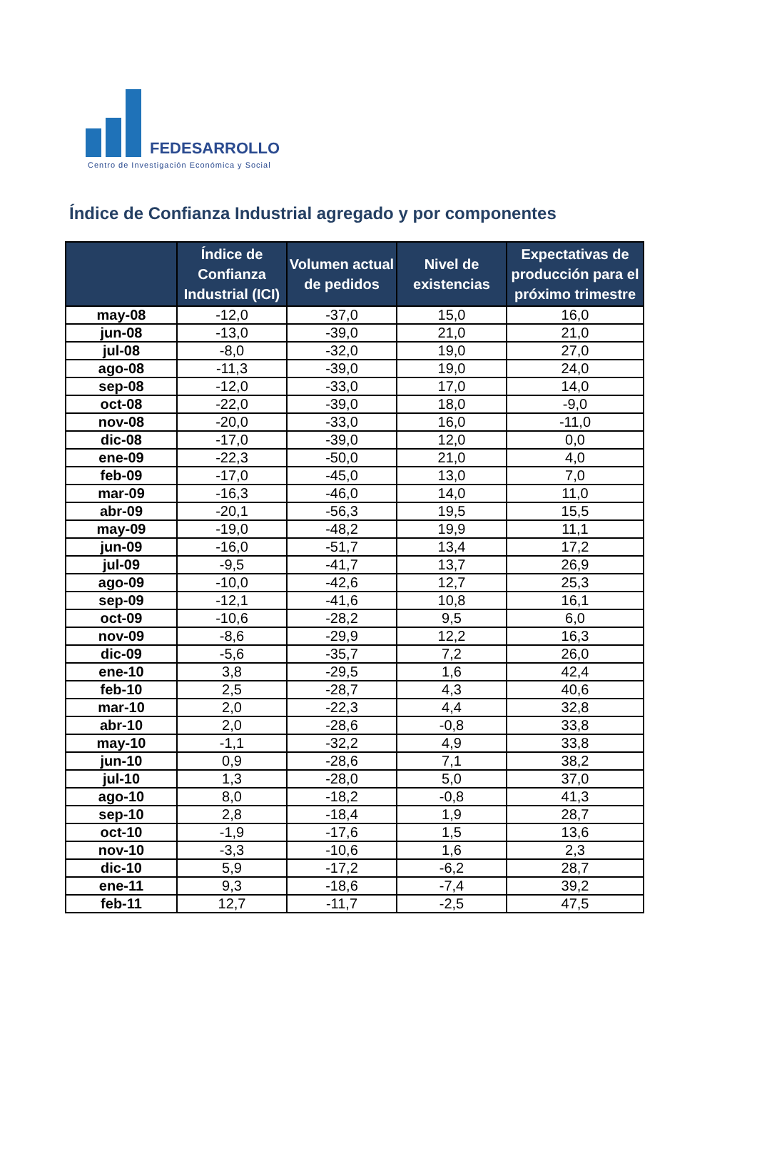FEDESARROLLO
Centro de Investigación Económica y Social
Índice de Confianza Industrial agregado y por componentes
| | Índice de Confianza Industrial (ICI) | Volumen actual de pedidos | Nivel de existencias | Expectativas de producción para el próximo trimestre |
| --- | --- | --- | --- | --- |
| may-08 | -12,0 | -37,0 | 15,0 | 16,0 |
| jun-08 | -13,0 | -39,0 | 21,0 | 21,0 |
| jul-08 | -8,0 | -32,0 | 19,0 | 27,0 |
| ago-08 | -11,3 | -39,0 | 19,0 | 24,0 |
| sep-08 | -12,0 | -33,0 | 17,0 | 14,0 |
| oct-08 | -22,0 | -39,0 | 18,0 | -9,0 |
| nov-08 | -20,0 | -33,0 | 16,0 | -11,0 |
| dic-08 | -17,0 | -39,0 | 12,0 | 0,0 |
| ene-09 | -22,3 | -50,0 | 21,0 | 4,0 |
| feb-09 | -17,0 | -45,0 | 13,0 | 7,0 |
| mar-09 | -16,3 | -46,0 | 14,0 | 11,0 |
| abr-09 | -20,1 | -56,3 | 19,5 | 15,5 |
| may-09 | -19,0 | -48,2 | 19,9 | 11,1 |
| jun-09 | -16,0 | -51,7 | 13,4 | 17,2 |
| jul-09 | -9,5 | -41,7 | 13,7 | 26,9 |
| ago-09 | -10,0 | -42,6 | 12,7 | 25,3 |
| sep-09 | -12,1 | -41,6 | 10,8 | 16,1 |
| oct-09 | -10,6 | -28,2 | 9,5 | 6,0 |
| nov-09 | -8,6 | -29,9 | 12,2 | 16,3 |
| dic-09 | -5,6 | -35,7 | 7,2 | 26,0 |
| ene-10 | 3,8 | -29,5 | 1,6 | 42,4 |
| feb-10 | 2,5 | -28,7 | 4,3 | 40,6 |
| mar-10 | 2,0 | -22,3 | 4,4 | 32,8 |
| abr-10 | 2,0 | -28,6 | -0,8 | 33,8 |
| may-10 | -1,1 | -32,2 | 4,9 | 33,8 |
| jun-10 | 0,9 | -28,6 | 7,1 | 38,2 |
| jul-10 | 1,3 | -28,0 | 5,0 | 37,0 |
| ago-10 | 8,0 | -18,2 | -0,8 | 41,3 |
| sep-10 | 2,8 | -18,4 | 1,9 | 28,7 |
| oct-10 | -1,9 | -17,6 | 1,5 | 13,6 |
| nov-10 | -3,3 | -10,6 | 1,6 | 2,3 |
| dic-10 | 5,9 | -17,2 | -6,2 | 28,7 |
| ene-11 | 9,3 | -18,6 | -7,4 | 39,2 |
| feb-11 | 12,7 | -11,7 | -2,5 | 47,5 |